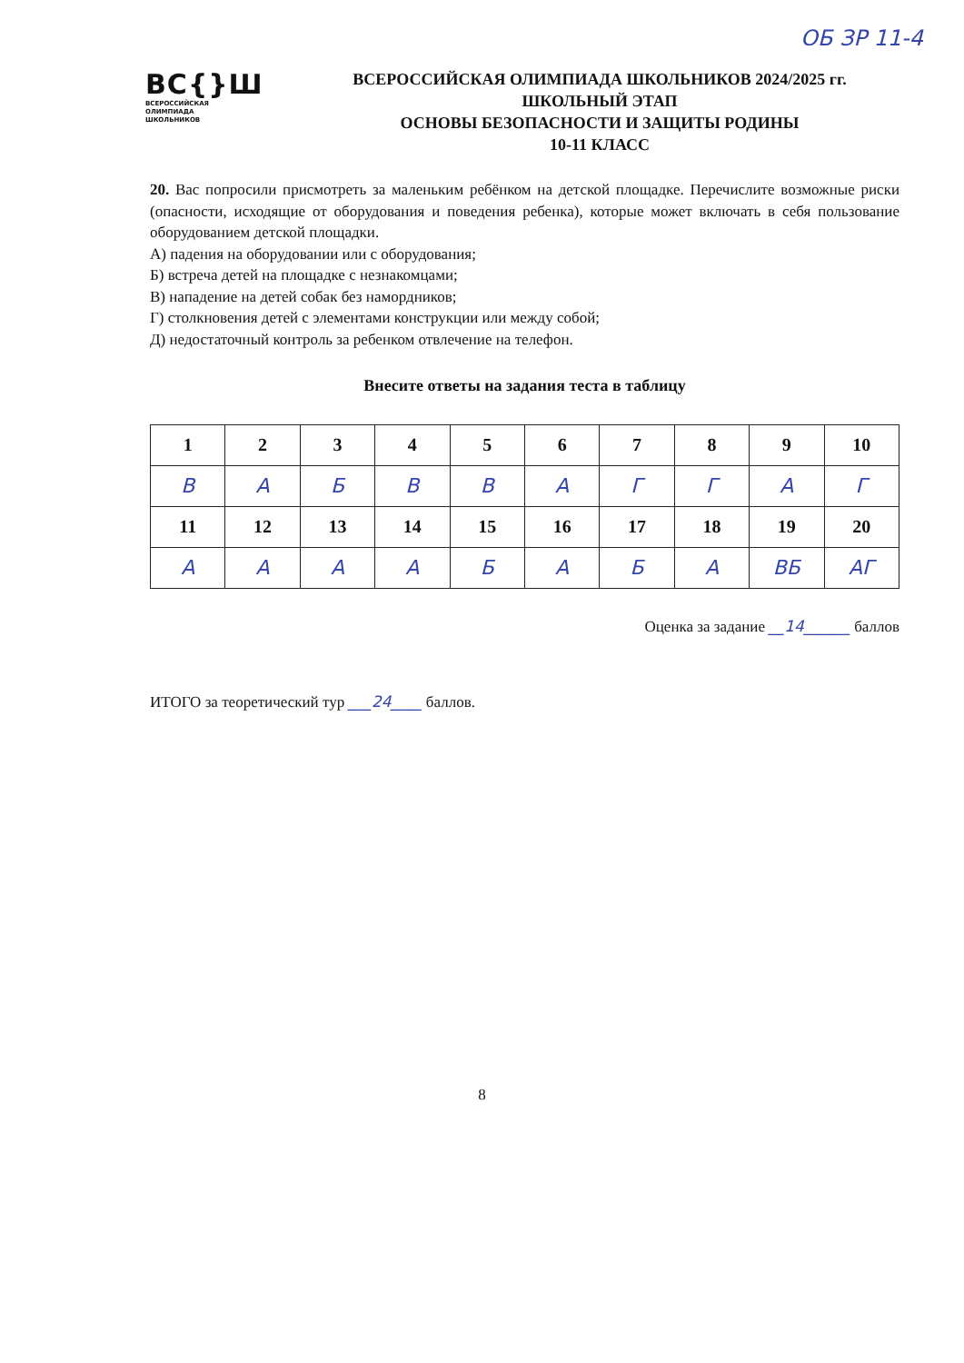ОБ ЗР 11-4
ВС{}Ш
ВСЕРОССИЙСКАЯ
ОЛИМПИАДА
ШКОЛЬНИКОВ
ВСЕРОССИЙСКАЯ ОЛИМПИАДА ШКОЛЬНИКОВ 2024/2025 гг.
ШКОЛЬНЫЙ ЭТАП
ОСНОВЫ БЕЗОПАСНОСТИ И ЗАЩИТЫ РОДИНЫ
10-11 КЛАСС
20. Вас попросили присмотреть за маленьким ребёнком на детской площадке. Перечислите возможные риски (опасности, исходящие от оборудования и поведения ребенка), которые может включать в себя пользование оборудованием детской площадки.
А) падения на оборудовании или с оборудования;
Б) встреча детей на площадке с незнакомцами;
В) нападение на детей собак без намордников;
Г) столкновения детей с элементами конструкции или между собой;
Д) недостаточный контроль за ребенком отвлечение на телефон.
Внесите ответы на задания теста в таблицу
| 1 | 2 | 3 | 4 | 5 | 6 | 7 | 8 | 9 | 10 |
| --- | --- | --- | --- | --- | --- | --- | --- | --- | --- |
| В | А | Б | В | В | А | Г | Г | А | Г |
| 11 | 12 | 13 | 14 | 15 | 16 | 17 | 18 | 19 | 20 |
| А | А | А | А | Б | А | Б | А | ВБ | АГ |
Оценка за задание __14______ баллов
ИТОГО за теоретический тур ___24____ баллов.
8